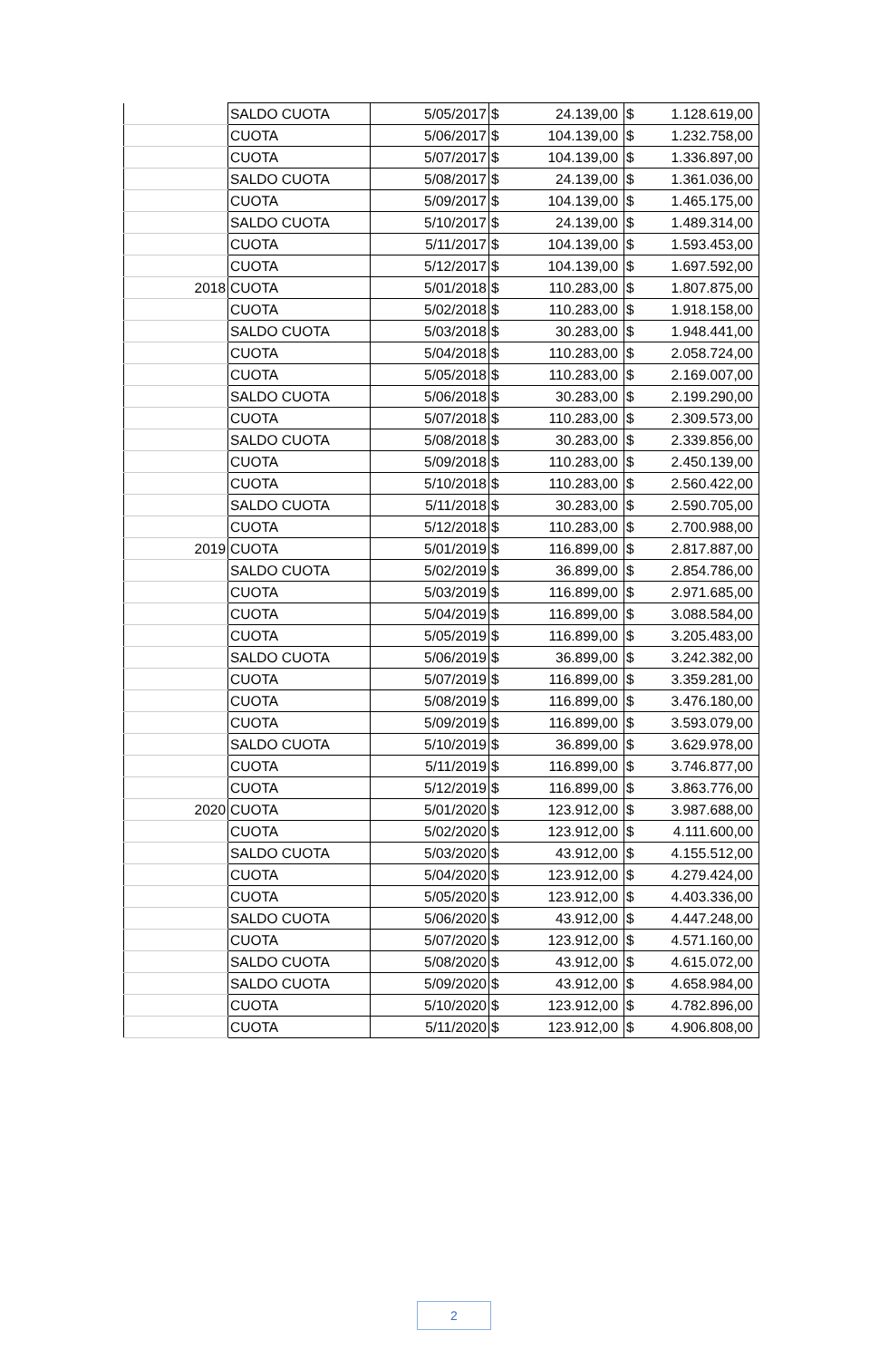| | SALDO CUOTA | 5/05/2017 | $ | 24.139,00 | $ | 1.128.619,00 |
| | CUOTA | 5/06/2017 | $ | 104.139,00 | $ | 1.232.758,00 |
| | CUOTA | 5/07/2017 | $ | 104.139,00 | $ | 1.336.897,00 |
| | SALDO CUOTA | 5/08/2017 | $ | 24.139,00 | $ | 1.361.036,00 |
| | CUOTA | 5/09/2017 | $ | 104.139,00 | $ | 1.465.175,00 |
| | SALDO CUOTA | 5/10/2017 | $ | 24.139,00 | $ | 1.489.314,00 |
| | CUOTA | 5/11/2017 | $ | 104.139,00 | $ | 1.593.453,00 |
| | CUOTA | 5/12/2017 | $ | 104.139,00 | $ | 1.697.592,00 |
| 2018 | CUOTA | 5/01/2018 | $ | 110.283,00 | $ | 1.807.875,00 |
| | CUOTA | 5/02/2018 | $ | 110.283,00 | $ | 1.918.158,00 |
| | SALDO CUOTA | 5/03/2018 | $ | 30.283,00 | $ | 1.948.441,00 |
| | CUOTA | 5/04/2018 | $ | 110.283,00 | $ | 2.058.724,00 |
| | CUOTA | 5/05/2018 | $ | 110.283,00 | $ | 2.169.007,00 |
| | SALDO CUOTA | 5/06/2018 | $ | 30.283,00 | $ | 2.199.290,00 |
| | CUOTA | 5/07/2018 | $ | 110.283,00 | $ | 2.309.573,00 |
| | SALDO CUOTA | 5/08/2018 | $ | 30.283,00 | $ | 2.339.856,00 |
| | CUOTA | 5/09/2018 | $ | 110.283,00 | $ | 2.450.139,00 |
| | CUOTA | 5/10/2018 | $ | 110.283,00 | $ | 2.560.422,00 |
| | SALDO CUOTA | 5/11/2018 | $ | 30.283,00 | $ | 2.590.705,00 |
| | CUOTA | 5/12/2018 | $ | 110.283,00 | $ | 2.700.988,00 |
| 2019 | CUOTA | 5/01/2019 | $ | 116.899,00 | $ | 2.817.887,00 |
| | SALDO CUOTA | 5/02/2019 | $ | 36.899,00 | $ | 2.854.786,00 |
| | CUOTA | 5/03/2019 | $ | 116.899,00 | $ | 2.971.685,00 |
| | CUOTA | 5/04/2019 | $ | 116.899,00 | $ | 3.088.584,00 |
| | CUOTA | 5/05/2019 | $ | 116.899,00 | $ | 3.205.483,00 |
| | SALDO CUOTA | 5/06/2019 | $ | 36.899,00 | $ | 3.242.382,00 |
| | CUOTA | 5/07/2019 | $ | 116.899,00 | $ | 3.359.281,00 |
| | CUOTA | 5/08/2019 | $ | 116.899,00 | $ | 3.476.180,00 |
| | CUOTA | 5/09/2019 | $ | 116.899,00 | $ | 3.593.079,00 |
| | SALDO CUOTA | 5/10/2019 | $ | 36.899,00 | $ | 3.629.978,00 |
| | CUOTA | 5/11/2019 | $ | 116.899,00 | $ | 3.746.877,00 |
| | CUOTA | 5/12/2019 | $ | 116.899,00 | $ | 3.863.776,00 |
| 2020 | CUOTA | 5/01/2020 | $ | 123.912,00 | $ | 3.987.688,00 |
| | CUOTA | 5/02/2020 | $ | 123.912,00 | $ | 4.111.600,00 |
| | SALDO CUOTA | 5/03/2020 | $ | 43.912,00 | $ | 4.155.512,00 |
| | CUOTA | 5/04/2020 | $ | 123.912,00 | $ | 4.279.424,00 |
| | CUOTA | 5/05/2020 | $ | 123.912,00 | $ | 4.403.336,00 |
| | SALDO CUOTA | 5/06/2020 | $ | 43.912,00 | $ | 4.447.248,00 |
| | CUOTA | 5/07/2020 | $ | 123.912,00 | $ | 4.571.160,00 |
| | SALDO CUOTA | 5/08/2020 | $ | 43.912,00 | $ | 4.615.072,00 |
| | SALDO CUOTA | 5/09/2020 | $ | 43.912,00 | $ | 4.658.984,00 |
| | CUOTA | 5/10/2020 | $ | 123.912,00 | $ | 4.782.896,00 |
| | CUOTA | 5/11/2020 | $ | 123.912,00 | $ | 4.906.808,00 |
2